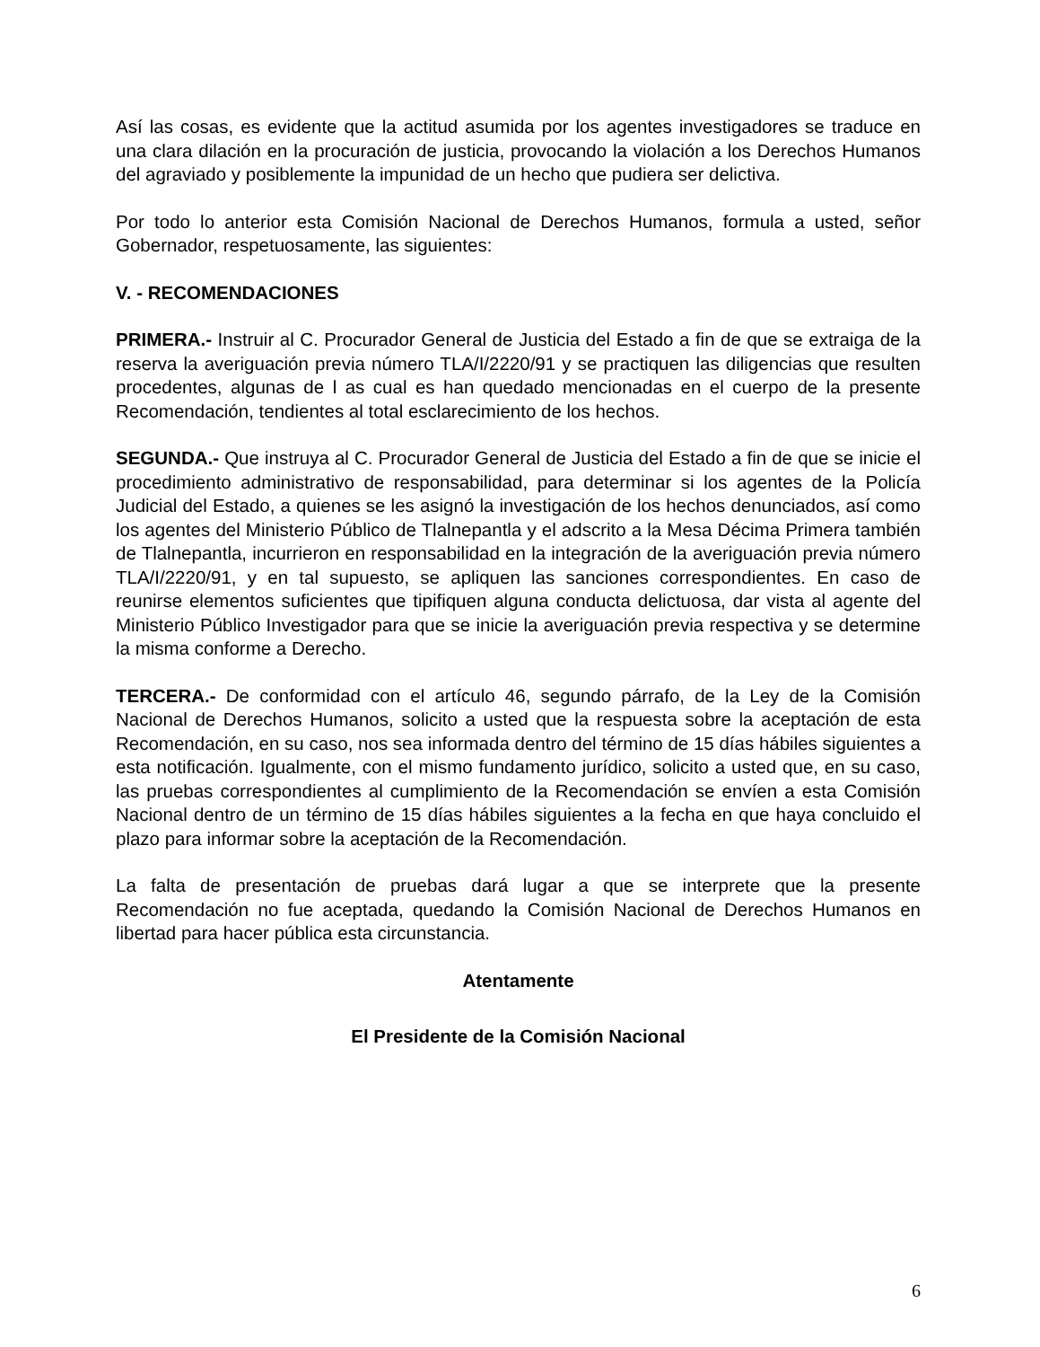Así las cosas, es evidente que la actitud asumida por los agentes investigadores se traduce en una clara dilación en la procuración de justicia, provocando la violación a los Derechos Humanos del agraviado y posiblemente la impunidad de un hecho que pudiera ser delictiva.
Por todo lo anterior esta Comisión Nacional de Derechos Humanos, formula a usted, señor Gobernador, respetuosamente, las siguientes:
V. - RECOMENDACIONES
PRIMERA.- Instruir al C. Procurador General de Justicia del Estado a fin de que se extraiga de la reserva la averiguación previa número TLA/I/2220/91 y se practiquen las diligencias que resulten procedentes, algunas de l as cual es han quedado mencionadas en el cuerpo de la presente Recomendación, tendientes al total esclarecimiento de los hechos.
SEGUNDA.- Que instruya al C. Procurador General de Justicia del Estado a fin de que se inicie el procedimiento administrativo de responsabilidad, para determinar si los agentes de la Policía Judicial del Estado, a quienes se les asignó la investigación de los hechos denunciados, así como los agentes del Ministerio Público de Tlalnepantla y el adscrito a la Mesa Décima Primera también de Tlalnepantla, incurrieron en responsabilidad en la integración de la averiguación previa número TLA/I/2220/91, y en tal supuesto, se apliquen las sanciones correspondientes. En caso de reunirse elementos suficientes que tipifiquen alguna conducta delictuosa, dar vista al agente del Ministerio Público Investigador para que se inicie la averiguación previa respectiva y se determine la misma conforme a Derecho.
TERCERA.- De conformidad con el artículo 46, segundo párrafo, de la Ley de la Comisión Nacional de Derechos Humanos, solicito a usted que la respuesta sobre la aceptación de esta Recomendación, en su caso, nos sea informada dentro del término de 15 días hábiles siguientes a esta notificación. Igualmente, con el mismo fundamento jurídico, solicito a usted que, en su caso, las pruebas correspondientes al cumplimiento de la Recomendación se envíen a esta Comisión Nacional dentro de un término de 15 días hábiles siguientes a la fecha en que haya concluido el plazo para informar sobre la aceptación de la Recomendación.
La falta de presentación de pruebas dará lugar a que se interprete que la presente Recomendación no fue aceptada, quedando la Comisión Nacional de Derechos Humanos en libertad para hacer pública esta circunstancia.
Atentamente
El Presidente de la Comisión Nacional
6